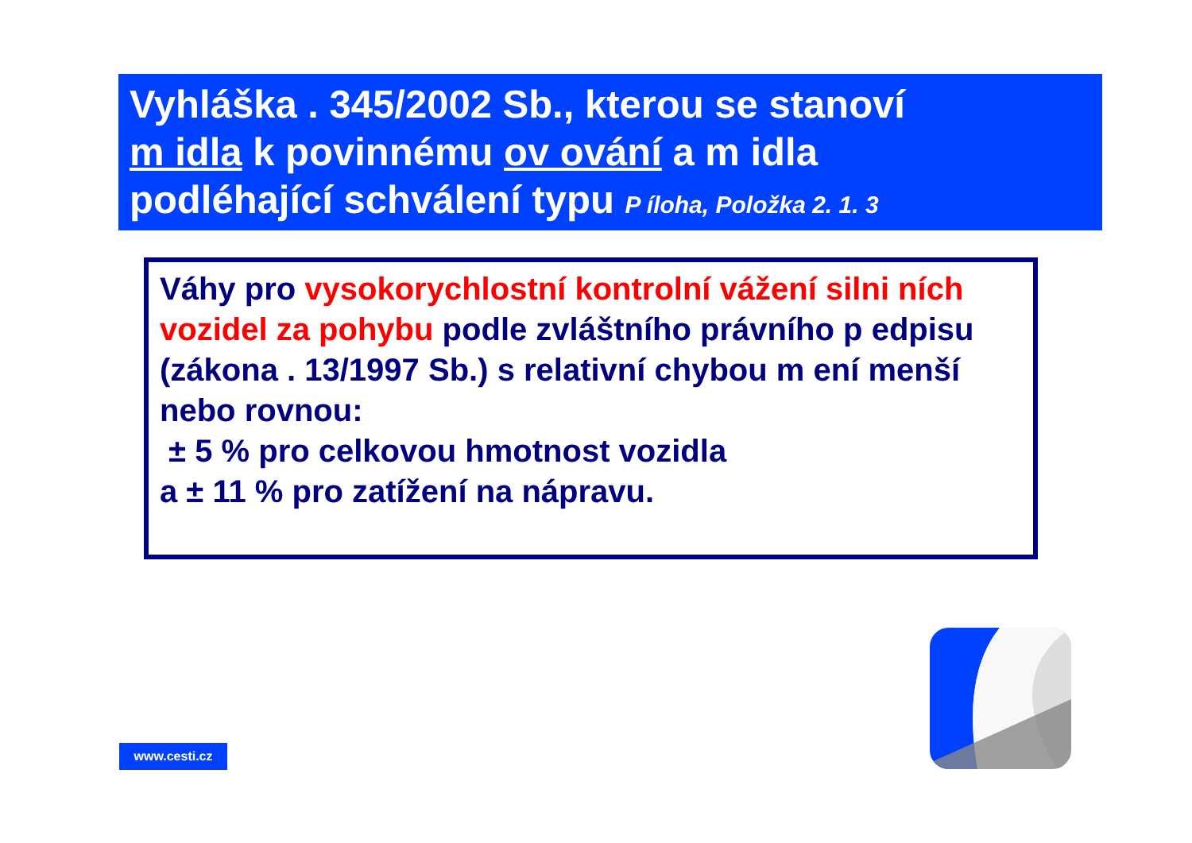Vyhláška . 345/2002 Sb., kterou se stanoví
m idla k povinnému ov ování a m idla
podléhající schválení typu P íloha, Položka 2. 1. 3
Váhy pro vysokorychlostní kontrolní vážení silni ních vozidel za pohybu podle zvláštního právního p edpisu (zákona . 13/1997 Sb.) s relativní chybou m ení menší nebo rovnou:
± 5 % pro celkovou hmotnost vozidla
a ± 11 % pro zatížení na nápravu.
www.cesti.cz